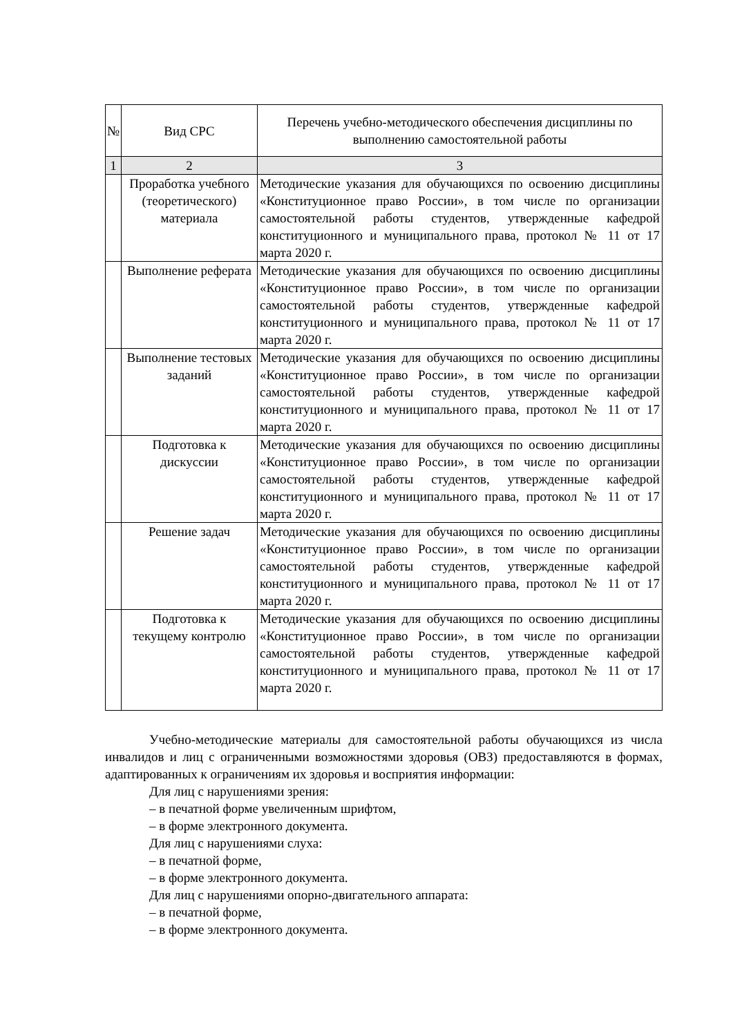| № | Вид СРС | Перечень учебно-методического обеспечения дисциплины по выполнению самостоятельной работы |
| 1 | 2 | 3 |
| | Проработка учебного (теоретического) материала | Методические указания для обучающихся по освоению дисциплины «Конституционное право России», в том числе по организации самостоятельной работы студентов, утвержденные кафедрой конституционного и муниципального права, протокол № 11 от 17 марта 2020 г. |
| | Выполнение реферата | Методические указания для обучающихся по освоению дисциплины «Конституционное право России», в том числе по организации самостоятельной работы студентов, утвержденные кафедрой конституционного и муниципального права, протокол № 11 от 17 марта 2020 г. |
| | Выполнение тестовых заданий | Методические указания для обучающихся по освоению дисциплины «Конституционное право России», в том числе по организации самостоятельной работы студентов, утвержденные кафедрой конституционного и муниципального права, протокол № 11 от 17 марта 2020 г. |
| | Подготовка к дискуссии | Методические указания для обучающихся по освоению дисциплины «Конституционное право России», в том числе по организации самостоятельной работы студентов, утвержденные кафедрой конституционного и муниципального права, протокол № 11 от 17 марта 2020 г. |
| | Решение задач | Методические указания для обучающихся по освоению дисциплины «Конституционное право России», в том числе по организации самостоятельной работы студентов, утвержденные кафедрой конституционного и муниципального права, протокол № 11 от 17 марта 2020 г. |
| | Подготовка к текущему контролю | Методические указания для обучающихся по освоению дисциплины «Конституционное право России», в том числе по организации самостоятельной работы студентов, утвержденные кафедрой конституционного и муниципального права, протокол № 11 от 17 марта 2020 г. |
Учебно-методические материалы для самостоятельной работы обучающихся из числа инвалидов и лиц с ограниченными возможностями здоровья (ОВЗ) предоставляются в формах, адаптированных к ограничениям их здоровья и восприятия информации:
Для лиц с нарушениями зрения:
– в печатной форме увеличенным шрифтом,
– в форме электронного документа.
Для лиц с нарушениями слуха:
– в печатной форме,
– в форме электронного документа.
Для лиц с нарушениями опорно-двигательного аппарата:
– в печатной форме,
– в форме электронного документа.